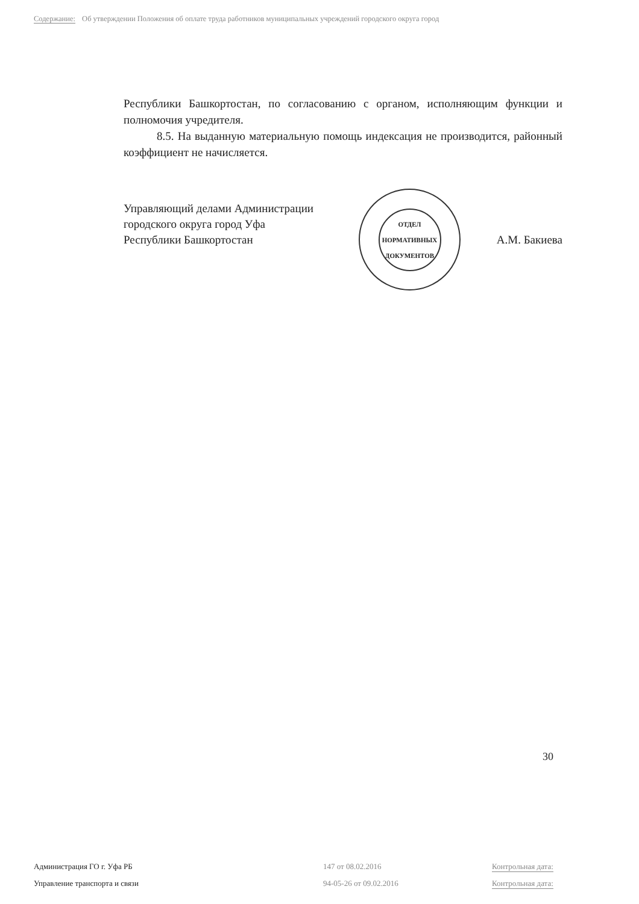Содержание: Об утверждении Положения об оплате труда работников муниципальных учреждений городского округа город
Республики Башкортостан, по согласованию с органом, исполняющим функции и полномочия учредителя.
8.5. На выданную материальную помощь индексация не производится, районный коэффициент не начисляется.
Управляющий делами Администрации
городского округа город Уфа
Республики Башкортостан
ОТДЕЛ
НОРМАТИВНЫХ
ДОКУМЕНТОВ
А.М. Бакиева
30
Администрация ГО г. Уфа РБ 147 от 08.02.2016 Контрольная дата:
Управление транспорта и связи 94-05-26 от 09.02.2016 Контрольная дата: